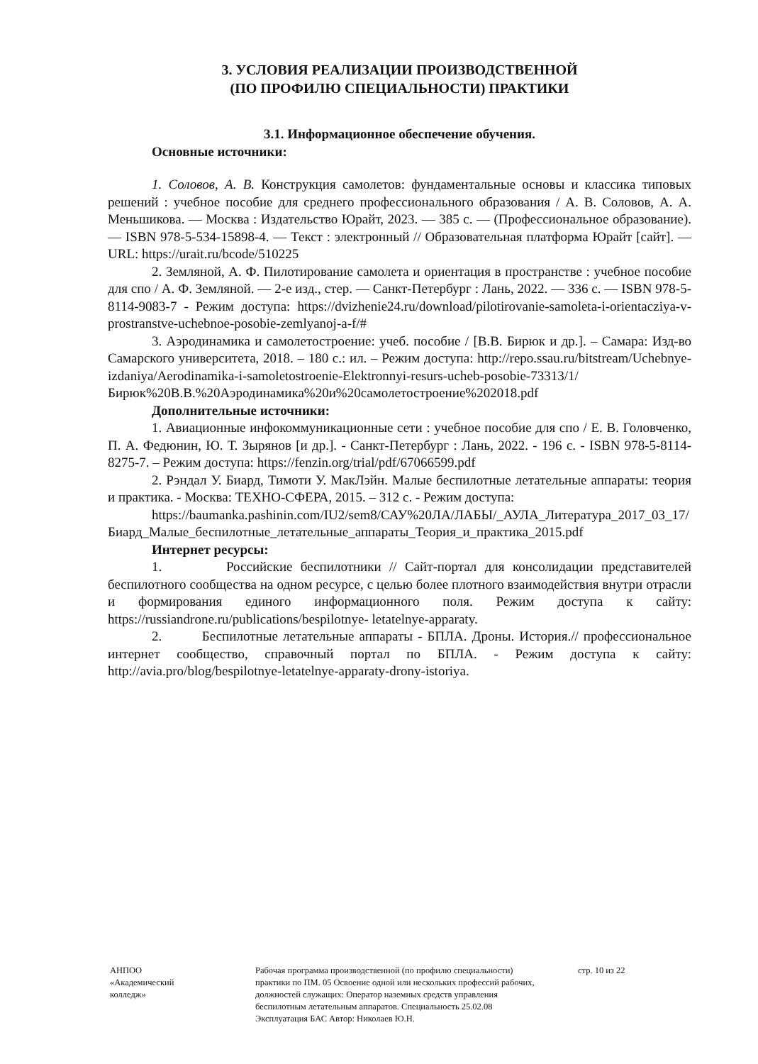3. УСЛОВИЯ РЕАЛИЗАЦИИ ПРОИЗВОДСТВЕННОЙ
(ПО ПРОФИЛЮ СПЕЦИАЛЬНОСТИ) ПРАКТИКИ
3.1. Информационное обеспечение обучения.
Основные источники:
1. Соловов, А. В. Конструкция самолетов: фундаментальные основы и классика типовых решений : учебное пособие для среднего профессионального образования / А. В. Соловов, А. А. Меньшикова. — Москва : Издательство Юрайт, 2023. — 385 с. — (Профессиональное образование). — ISBN 978-5-534-15898-4. — Текст : электронный // Образовательная платформа Юрайт [сайт]. — URL: https://urait.ru/bcode/510225
2. Земляной, А. Ф. Пилотирование самолета и ориентация в пространстве : учебное пособие для спо / А. Ф. Земляной. — 2-е изд., стер. — Санкт-Петербург : Лань, 2022. — 336 с. — ISBN 978-5-8114-9083-7 - Режим доступа: https://dvizhenie24.ru/download/pilotirovanie-samoleta-i-orientacziya-v-prostranstve-uchebnoe-posobie-zemlyanoj-a-f/#
3. Аэродинамика и самолетостроение: учеб. пособие / [В.В. Бирюк и др.]. – Самара: Изд-во Самарского университета, 2018. – 180 с.: ил. – Режим доступа: http://repo.ssau.ru/bitstream/Uchebnye-izdaniya/Aerodinamika-i-samoletostroenie-Elektronnyi-resurs-ucheb-posobie-73313/1/Бирюк%20В.В.%20Аэродинамика%20и%20самолетостроение%202018.pdf
Дополнительные источники:
1. Авиационные инфокоммуникационные сети : учебное пособие для спо / Е. В. Головченко, П. А. Федюнин, Ю. Т. Зырянов [и др.]. - Санкт-Петербург : Лань, 2022. - 196 с. - ISBN 978-5-8114-8275-7. – Режим доступа: https://fenzin.org/trial/pdf/67066599.pdf
2. Рэндал У. Биард, Тимоти У. МакЛэйн. Малые беспилотные летательные аппараты: теория и практика. - Москва: ТЕХНО-СФЕРА, 2015. – 312 с. - Режим доступа:
https://baumanka.pashinin.com/IU2/sem8/САУ%20ЛА/ЛАБЫ/_АУЛА_Литература_2017_03_17/Биард_Малые_беспилотные_летательные_аппараты_Теория_и_практика_2015.pdf
Интернет ресурсы:
1. Российские беспилотники // Сайт-портал для консолидации представителей беспилотного сообщества на одном ресурсе, с целью более плотного взаимодействия внутри отрасли и формирования единого информационного поля. Режим доступа к сайту: https://russiandrone.ru/publications/bespilotnye- letatelnye-apparaty.
2. Беспилотные летательные аппараты - БПЛА. Дроны. История.// профессиональное интернет сообщество, справочный портал по БПЛА. - Режим доступа к сайту: http://avia.pro/blog/bespilotnye-letatelnye-apparaty-drony-istoriya.
АНПОО
«Академический
колледж»
Рабочая программа производственной (по профилю специальности) практики по ПМ. 05 Освоение одной или нескольких профессий рабочих, должностей служащих: Оператор наземных средств управления беспилотным летательным аппаратов. Специальность 25.02.08 Эксплуатация БАС Автор: Николаев Ю.Н.
стр. 10 из 22